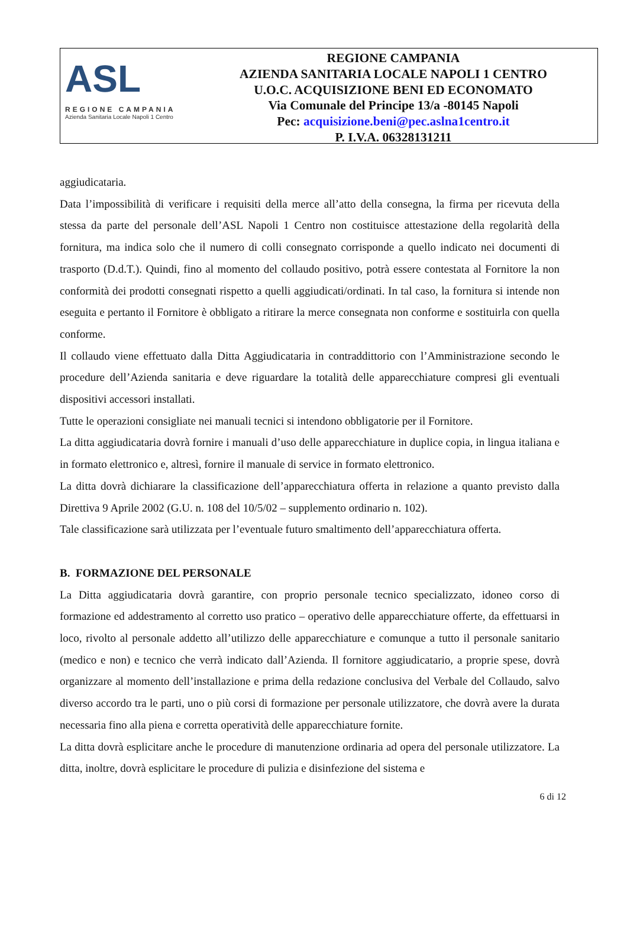ASL
REGIONE CAMPANIA
Azienda Sanitaria Locale Napoli 1 Centro
REGIONE CAMPANIA
AZIENDA SANITARIA LOCALE NAPOLI 1 CENTRO
U.O.C. ACQUISIZIONE BENI ED ECONOMATO
Via Comunale del Principe 13/a -80145 Napoli
Pec: acquisizione.beni@pec.aslna1centro.it
P. I.V.A. 06328131211
aggiudicataria.
Data l’impossibilità di verificare i requisiti della merce all’atto della consegna, la firma per ricevuta della stessa da parte del personale dell’ASL Napoli 1 Centro non costituisce attestazione della regolarità della fornitura, ma indica solo che il numero di colli consegnato corrisponde a quello indicato nei documenti di trasporto (D.d.T.). Quindi, fino al momento del collaudo positivo, potrà essere contestata al Fornitore la non conformità dei prodotti consegnati rispetto a quelli aggiudicati/ordinati. In tal caso, la fornitura si intende non eseguita e pertanto il Fornitore è obbligato a ritirare la merce consegnata non conforme e sostituirla con quella conforme.
Il collaudo viene effettuato dalla Ditta Aggiudicataria in contraddittorio con l’Amministrazione secondo le procedure dell’Azienda sanitaria e deve riguardare la totalità delle apparecchiature compresi gli eventuali dispositivi accessori installati.
Tutte le operazioni consigliate nei manuali tecnici si intendono obbligatorie per il Fornitore.
La ditta aggiudicataria dovrà fornire i manuali d’uso delle apparecchiature in duplice copia, in lingua italiana e in formato elettronico e, altresì, fornire il manuale di service in formato elettronico.
La ditta dovrà dichiarare la classificazione dell’apparecchiatura offerta in relazione a quanto previsto dalla Direttiva 9 Aprile 2002 (G.U. n. 108 del 10/5/02 – supplemento ordinario n. 102).
Tale classificazione sarà utilizzata per l’eventuale futuro smaltimento dell’apparecchiatura offerta.
B. FORMAZIONE DEL PERSONALE
La Ditta aggiudicataria dovrà garantire, con proprio personale tecnico specializzato, idoneo corso di formazione ed addestramento al corretto uso pratico – operativo delle apparecchiature offerte, da effettuarsi in loco, rivolto al personale addetto all’utilizzo delle apparecchiature e comunque a tutto il personale sanitario (medico e non) e tecnico che verrà indicato dall’Azienda. Il fornitore aggiudicatario, a proprie spese, dovrà organizzare al momento dell’installazione e prima della redazione conclusiva del Verbale del Collaudo, salvo diverso accordo tra le parti, uno o più corsi di formazione per personale utilizzatore, che dovrà avere la durata necessaria fino alla piena e corretta operatività delle apparecchiature fornite.
La ditta dovrà esplicitare anche le procedure di manutenzione ordinaria ad opera del personale utilizzatore. La ditta, inoltre, dovrà esplicitare le procedure di pulizia e disinfezione del sistema e
6 di 12